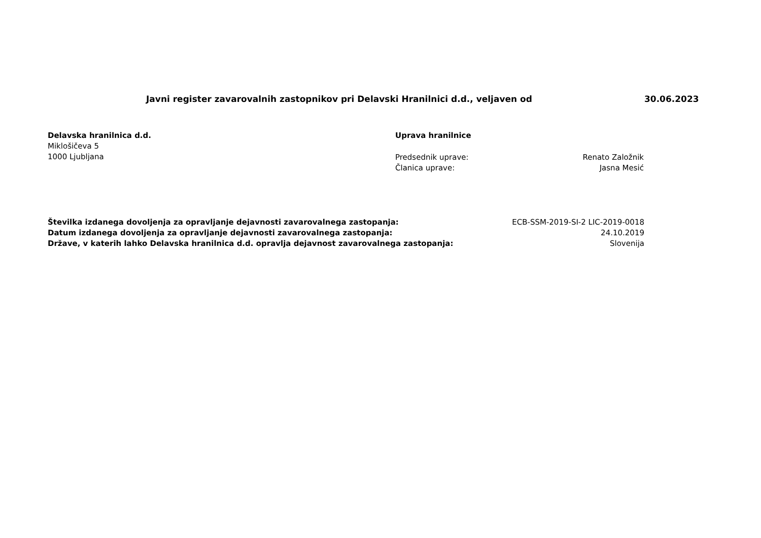Javni register zavarovalnih zastopnikov pri Delavski Hranilnici d.d., veljaven od 30.06.2023
Delavska hranilnica d.d.
Miklošičeva 5
1000 Ljubljana
Uprava hranilnice
Predsednik uprave: Renato Založnik
Članica uprave: Jasna Mesić
Številka izdanega dovoljenja za opravljanje dejavnosti zavarovalnega zastopanja: ECB-SSM-2019-SI-2 LIC-2019-0018
Datum izdanega dovoljenja za opravljanje dejavnosti zavarovalnega zastopanja: 24.10.2019
Države, v katerih lahko Delavska hranilnica d.d. opravlja dejavnost zavarovalnega zastopanja: Slovenija